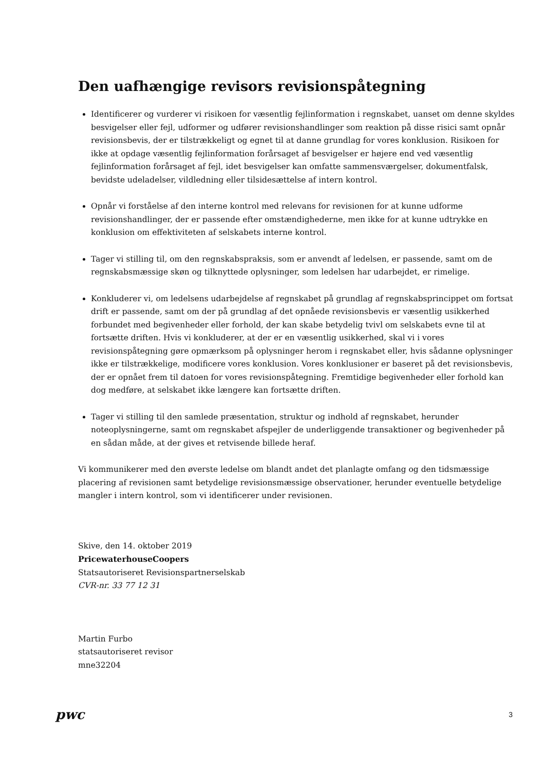Den uafhængige revisors revisionspåtegning
Identificerer og vurderer vi risikoen for væsentlig fejlinformation i regnskabet, uanset om denne skyldes besvigelser eller fejl, udformer og udfører revisionshandlinger som reaktion på disse risici samt opnår revisionsbevis, der er tilstrækkeligt og egnet til at danne grundlag for vores konklusion. Risikoen for ikke at opdage væsentlig fejlinformation forårsaget af besvigelser er højere end ved væsentlig fejlinformation forårsaget af fejl, idet besvigelser kan omfatte sammensværgelser, dokumentfalsk, bevidste udeladelser, vildledning eller tilsidesættelse af intern kontrol.
Opnår vi forståelse af den interne kontrol med relevans for revisionen for at kunne udforme revisionshandlinger, der er passende efter omstændighederne, men ikke for at kunne udtrykke en konklusion om effektiviteten af selskabets interne kontrol.
Tager vi stilling til, om den regnskabspraksis, som er anvendt af ledelsen, er passende, samt om de regnskabsmæssige skøn og tilknyttede oplysninger, som ledelsen har udarbejdet, er rimelige.
Konkluderer vi, om ledelsens udarbejdelse af regnskabet på grundlag af regnskabsprincippet om fortsat drift er passende, samt om der på grundlag af det opnåede revisionsbevis er væsentlig usikkerhed forbundet med begivenheder eller forhold, der kan skabe betydelig tvivl om selskabets evne til at fortsætte driften. Hvis vi konkluderer, at der er en væsentlig usikkerhed, skal vi i vores revisionspåtegning gøre opmærksom på oplysninger herom i regnskabet eller, hvis sådanne oplysninger ikke er tilstrækkelige, modificere vores konklusion. Vores konklusioner er baseret på det revisionsbevis, der er opnået frem til datoen for vores revisionspåtegning. Fremtidige begivenheder eller forhold kan dog medføre, at selskabet ikke længere kan fortsætte driften.
Tager vi stilling til den samlede præsentation, struktur og indhold af regnskabet, herunder noteoplysningerne, samt om regnskabet afspejler de underliggende transaktioner og begivenheder på en sådan måde, at der gives et retvisende billede heraf.
Vi kommunikerer med den øverste ledelse om blandt andet det planlagte omfang og den tidsmæssige placering af revisionen samt betydelige revisionsmæssige observationer, herunder eventuelle betydelige mangler i intern kontrol, som vi identificerer under revisionen.
Skive, den 14. oktober 2019
PricewaterhouseCoopers
Statsautoriseret Revisionspartnerselskab
CVR-nr. 33 77 12 31
Martin Furbo
statsautoriseret revisor
mne32204
pwc
3